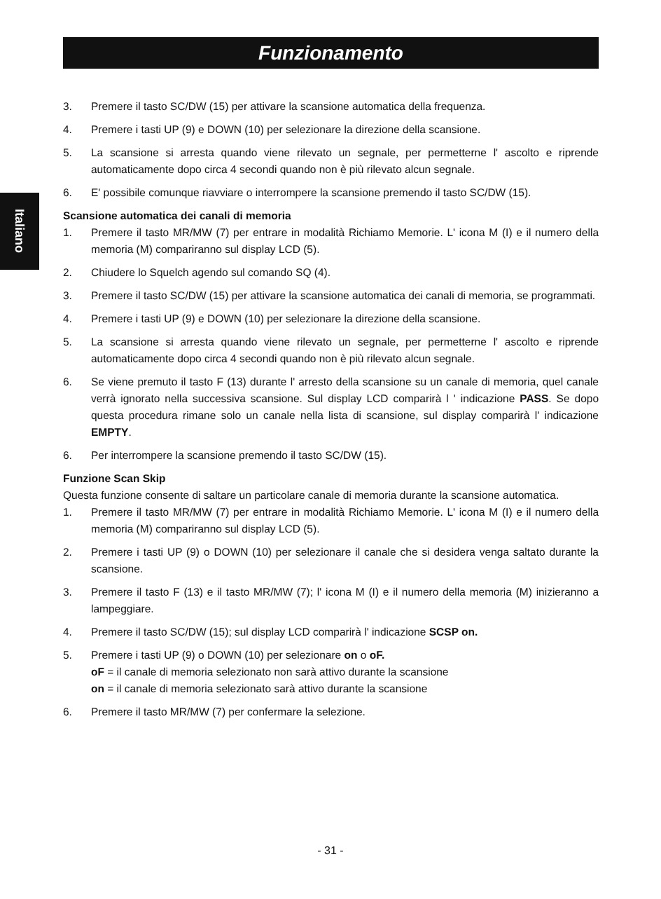Funzionamento
Italiano
3. Premere il tasto SC/DW (15) per attivare la scansione automatica della frequenza.
4. Premere i tasti UP (9) e DOWN (10) per selezionare la direzione della scansione.
5. La scansione si arresta quando viene rilevato un segnale, per permetterne l' ascolto e riprende automaticamente dopo circa 4 secondi quando non è più rilevato alcun segnale.
6. E' possibile comunque riavviare o interrompere la scansione premendo il tasto SC/DW (15).
Scansione automatica dei canali di memoria
1. Premere il tasto MR/MW (7) per entrare in modalità Richiamo Memorie. L' icona M (I) e il numero della memoria (M) compariranno sul display LCD (5).
2. Chiudere lo Squelch agendo sul comando SQ (4).
3. Premere il tasto SC/DW (15) per attivare la scansione automatica dei canali di memoria, se programmati.
4. Premere i tasti UP (9) e DOWN (10) per selezionare la direzione della scansione.
5. La scansione si arresta quando viene rilevato un segnale, per permetterne l' ascolto e riprende automaticamente dopo circa 4 secondi quando non è più rilevato alcun segnale.
6. Se viene premuto il tasto F (13) durante l' arresto della scansione su un canale di memoria, quel canale verrà ignorato nella successiva scansione. Sul display LCD comparirà l ' indicazione PASS. Se dopo questa procedura rimane solo un canale nella lista di scansione, sul display comparirà l' indicazione EMPTY.
6. Per interrompere la scansione premendo il tasto SC/DW (15).
Funzione Scan Skip
Questa funzione consente di saltare un particolare canale di memoria durante la scansione automatica.
1. Premere il tasto MR/MW (7) per entrare in modalità Richiamo Memorie. L' icona M (I) e il numero della memoria (M) compariranno sul display LCD (5).
2. Premere i tasti UP (9) o DOWN (10) per selezionare il canale che si desidera venga saltato durante la scansione.
3. Premere il tasto F (13) e il tasto MR/MW (7); l' icona M (I) e il numero della memoria (M) inizieranno a lampeggiare.
4. Premere il tasto SC/DW (15); sul display LCD comparirà l' indicazione SCSP on.
5. Premere i tasti UP (9) o DOWN (10) per selezionare on o oF.
oF = il canale di memoria selezionato non sarà attivo durante la scansione
on = il canale di memoria selezionato sarà attivo durante la scansione
6. Premere il tasto MR/MW (7) per confermare la selezione.
- 31 -